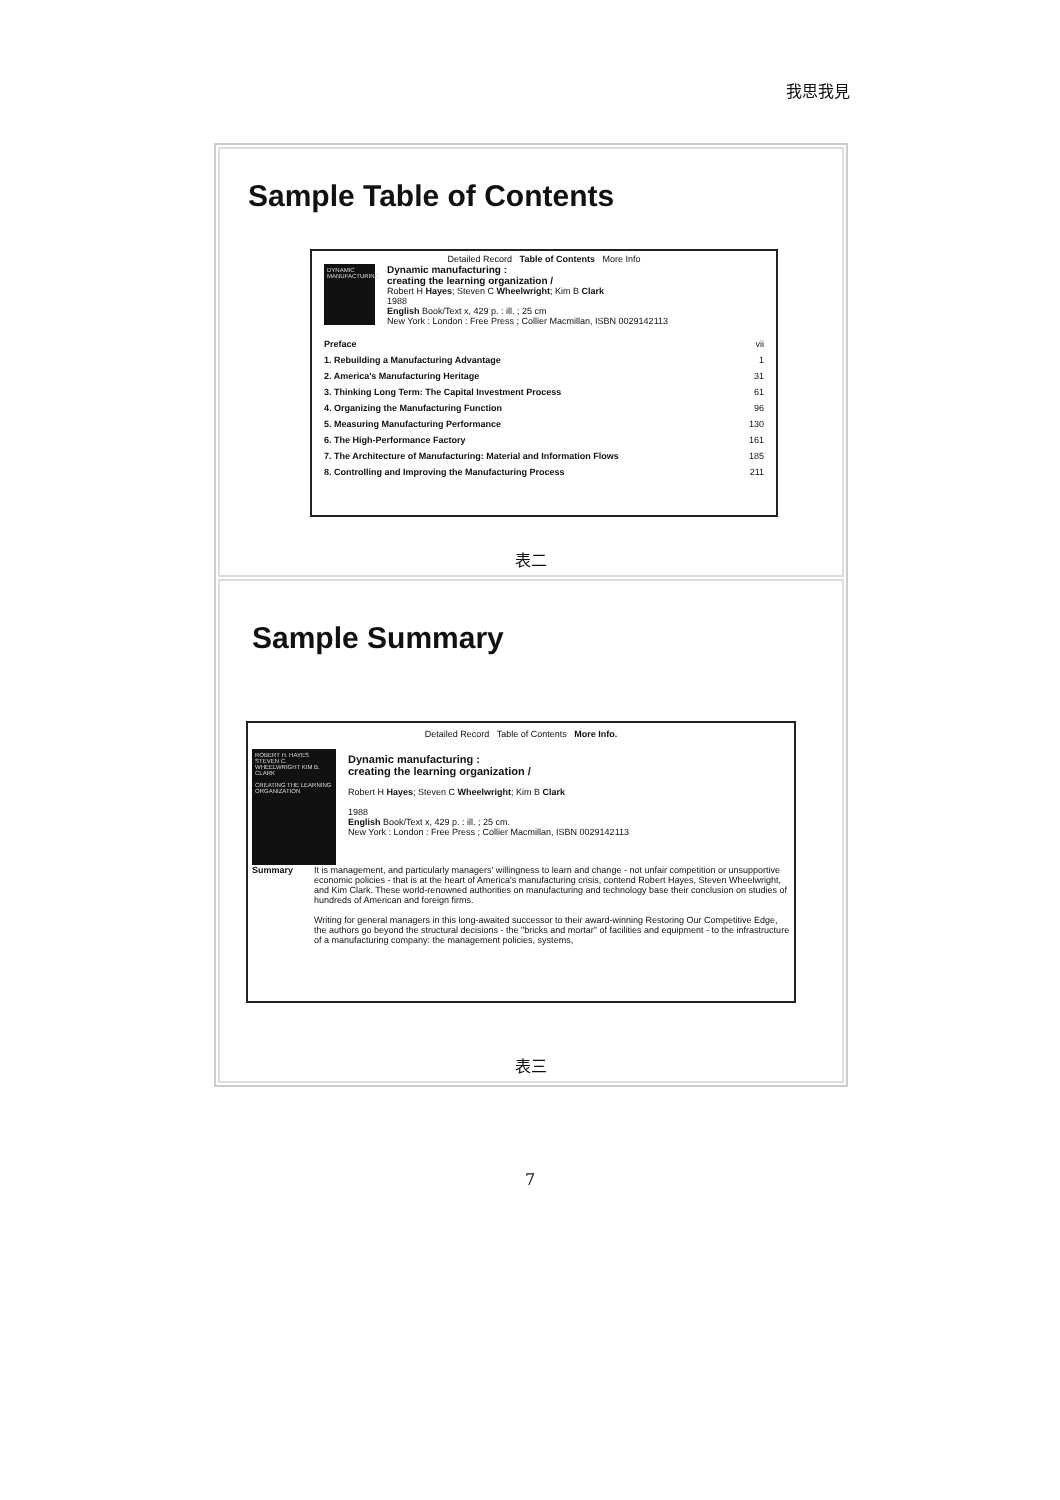我思我見
Sample Table of Contents
Detailed Record Table of Contents More Info
DYNAMIC MANUFACTURING
Dynamic manufacturing :
creating the learning organization /
Robert H Hayes; Steven C Wheelwright; Kim B Clark
1988
English Book/Text x, 429 p. : ill. ; 25 cm
New York : London : Free Press ; Collier Macmillan, ISBN 0029142113
| Preface | vii |
| 1. Rebuilding a Manufacturing Advantage | 1 |
| 2. America's Manufacturing Heritage | 31 |
| 3. Thinking Long Term: The Capital Investment Process | 61 |
| 4. Organizing the Manufacturing Function | 96 |
| 5. Measuring Manufacturing Performance | 130 |
| 6. The High-Performance Factory | 161 |
| 7. The Architecture of Manufacturing: Material and Information Flows | 185 |
| 8. Controlling and Improving the Manufacturing Process | 211 |
表二
Sample Summary
Detailed Record Table of Contents More Info.
ROBERT H. HAYES STEVEN C. WHEELWRIGHT KIM B. CLARK
CREATING THE LEARNING ORGANIZATION
Dynamic manufacturing :
creating the learning organization /
Robert H Hayes; Steven C Wheelwright; Kim B Clark
1988
English Book/Text x, 429 p. : ill. ; 25 cm.
New York : London : Free Press ; Collier Macmillan, ISBN 0029142113
Summary It is management, and particularly managers' willingness to learn and change - not unfair competition or unsupportive economic policies - that is at the heart of America's manufacturing crisis, contend Robert Hayes, Steven Wheelwright, and Kim Clark. These world-renowned authorities on manufacturing and technology base their conclusion on studies of hundreds of American and foreign firms.
Writing for general managers in this long-awaited successor to their award-winning Restoring Our Competitive Edge, the authors go beyond the structural decisions - the "bricks and mortar" of facilities and equipment - to the infrastructure of a manufacturing company: the management policies, systems,
表三
7